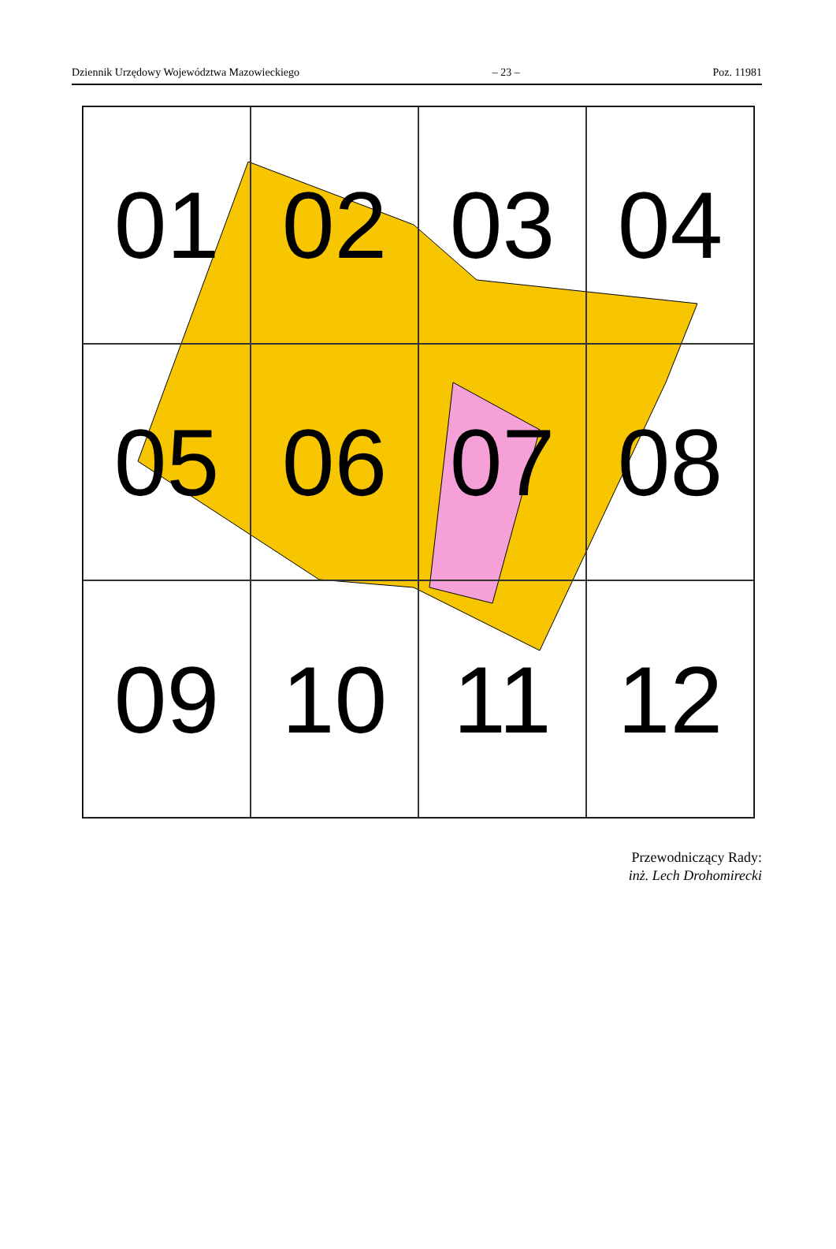Dziennik Urzędowy Województwa Mazowieckiego – 23 – Poz. 11981
01
02
03
04
05
06
07
08
09
10
11
12
Przewodniczący Rady:
inż. Lech Drohomirecki